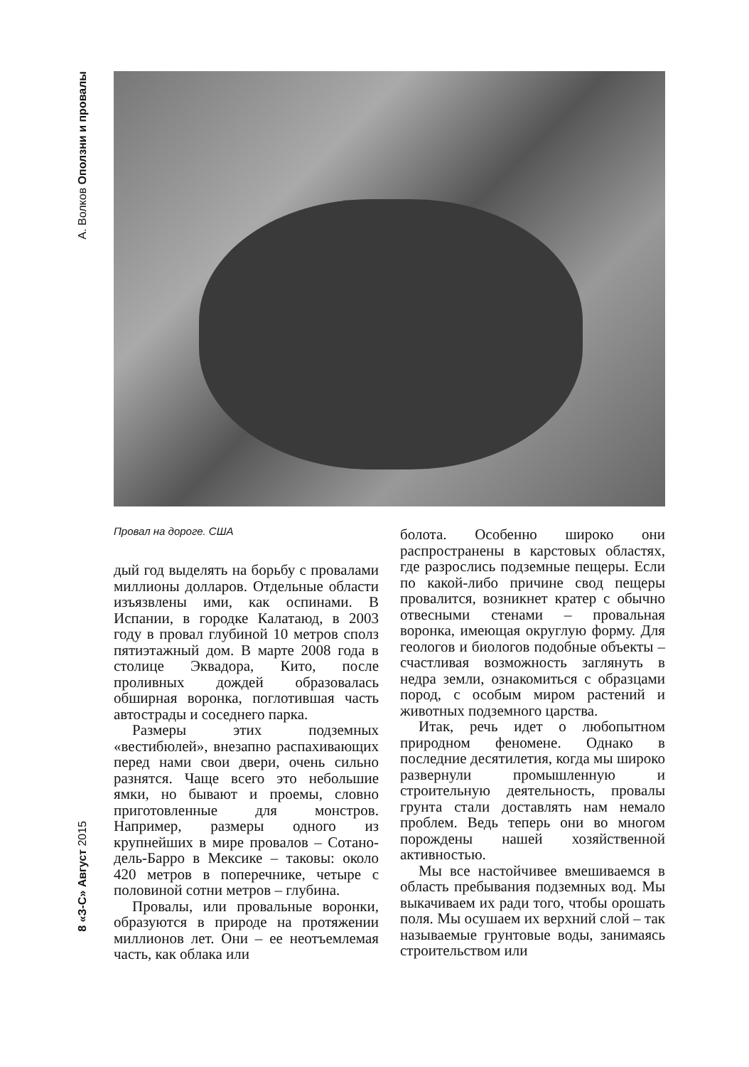А. Волков Оползни и провалы
8 «З-С» Август 2015
дый год выделять на борьбу с провалами миллионы долларов. Отдельные области изъязвлены ими, как оспинами. В Испании, в городке Калатаюд, в 2003 году в провал глубиной 10 метров сполз пятиэтажный дом. В марте 2008 года в столице Эквадора, Кито, после проливных дождей образовалась обширная воронка, поглотившая часть автострады и соседнего парка.
Размеры этих подземных «вестибюлей», внезапно распахивающих перед нами свои двери, очень сильно разнятся. Чаще всего это небольшие ямки, но бывают и проемы, словно приготовленные для монстров. Например, размеры одного из крупнейших в мире провалов – Сотано-дель-Барро в Мексике – таковы: около 420 метров в поперечнике, четыре с половиной сотни метров – глубина.
Провалы, или провальные воронки, образуются в природе на протяжении миллионов лет. Они – ее неотъемлемая часть, как облака или
болота. Особенно широко они распространены в карстовых областях, где разрослись подземные пещеры. Если по какой-либо причине свод пещеры провалится, возникнет кратер с обычно отвесными стенами – провальная воронка, имеющая округлую форму. Для геологов и биологов подобные объекты – счастливая возможность заглянуть в недра земли, ознакомиться с образцами пород, с особым миром растений и животных подземного царства.
Итак, речь идет о любопытном природном феномене. Однако в последние десятилетия, когда мы широко развернули промышленную и строительную деятельность, провалы грунта стали доставлять нам немало проблем. Ведь теперь они во многом порождены нашей хозяйственной активностью.
Мы все настойчивее вмешиваемся в область пребывания подземных вод. Мы выкачиваем их ради того, чтобы орошать поля. Мы осушаем их верхний слой – так называемые грунтовые воды, занимаясь строительством или
Провал на дороге. США